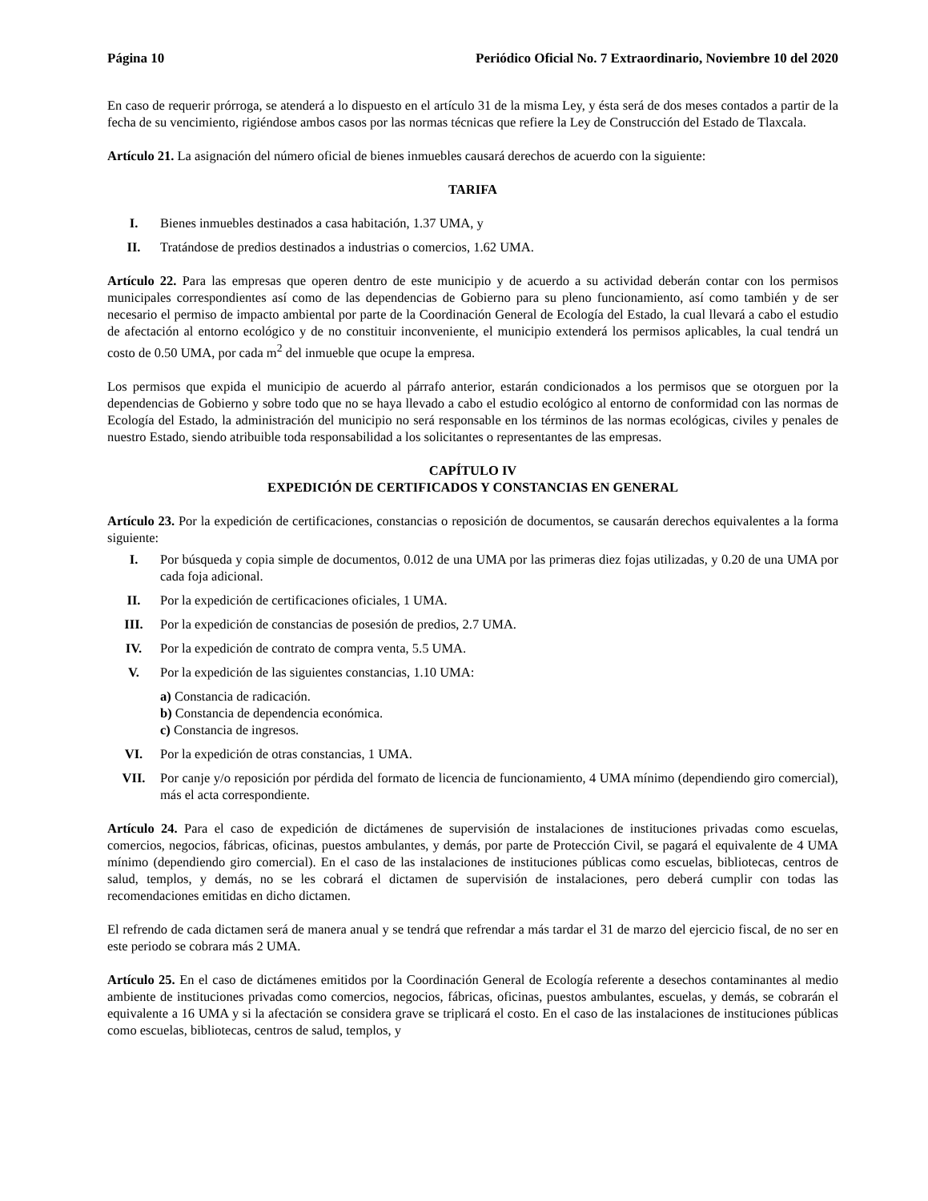Página 10 Periódico Oficial No. 7 Extraordinario, Noviembre 10 del 2020
En caso de requerir prórroga, se atenderá a lo dispuesto en el artículo 31 de la misma Ley, y ésta será de dos meses contados a partir de la fecha de su vencimiento, rigiéndose ambos casos por las normas técnicas que refiere la Ley de Construcción del Estado de Tlaxcala.
Artículo 21. La asignación del número oficial de bienes inmuebles causará derechos de acuerdo con la siguiente:
TARIFA
I. Bienes inmuebles destinados a casa habitación, 1.37 UMA, y
II. Tratándose de predios destinados a industrias o comercios, 1.62 UMA.
Artículo 22. Para las empresas que operen dentro de este municipio y de acuerdo a su actividad deberán contar con los permisos municipales correspondientes así como de las dependencias de Gobierno para su pleno funcionamiento, así como también y de ser necesario el permiso de impacto ambiental por parte de la Coordinación General de Ecología del Estado, la cual llevará a cabo el estudio de afectación al entorno ecológico y de no constituir inconveniente, el municipio extenderá los permisos aplicables, la cual tendrá un costo de 0.50 UMA, por cada m<sup>2</sup> del inmueble que ocupe la empresa.
Los permisos que expida el municipio de acuerdo al párrafo anterior, estarán condicionados a los permisos que se otorguen por la dependencias de Gobierno y sobre todo que no se haya llevado a cabo el estudio ecológico al entorno de conformidad con las normas de Ecología del Estado, la administración del municipio no será responsable en los términos de las normas ecológicas, civiles y penales de nuestro Estado, siendo atribuible toda responsabilidad a los solicitantes o representantes de las empresas.
CAPÍTULO IV
EXPEDICIÓN DE CERTIFICADOS Y CONSTANCIAS EN GENERAL
Artículo 23. Por la expedición de certificaciones, constancias o reposición de documentos, se causarán derechos equivalentes a la forma siguiente:
I. Por búsqueda y copia simple de documentos, 0.012 de una UMA por las primeras diez fojas utilizadas, y 0.20 de una UMA por cada foja adicional.
II. Por la expedición de certificaciones oficiales, 1 UMA.
III. Por la expedición de constancias de posesión de predios, 2.7 UMA.
IV. Por la expedición de contrato de compra venta, 5.5 UMA.
V. Por la expedición de las siguientes constancias, 1.10 UMA:
a) Constancia de radicación.
b) Constancia de dependencia económica.
c) Constancia de ingresos.
VI. Por la expedición de otras constancias, 1 UMA.
VII. Por canje y/o reposición por pérdida del formato de licencia de funcionamiento, 4 UMA mínimo (dependiendo giro comercial), más el acta correspondiente.
Artículo 24. Para el caso de expedición de dictámenes de supervisión de instalaciones de instituciones privadas como escuelas, comercios, negocios, fábricas, oficinas, puestos ambulantes, y demás, por parte de Protección Civil, se pagará el equivalente de 4 UMA mínimo (dependiendo giro comercial). En el caso de las instalaciones de instituciones públicas como escuelas, bibliotecas, centros de salud, templos, y demás, no se les cobrará el dictamen de supervisión de instalaciones, pero deberá cumplir con todas las recomendaciones emitidas en dicho dictamen.
El refrendo de cada dictamen será de manera anual y se tendrá que refrendar a más tardar el 31 de marzo del ejercicio fiscal, de no ser en este periodo se cobrara más 2 UMA.
Artículo 25. En el caso de dictámenes emitidos por la Coordinación General de Ecología referente a desechos contaminantes al medio ambiente de instituciones privadas como comercios, negocios, fábricas, oficinas, puestos ambulantes, escuelas, y demás, se cobrarán el equivalente a 16 UMA y si la afectación se considera grave se triplicará el costo. En el caso de las instalaciones de instituciones públicas como escuelas, bibliotecas, centros de salud, templos, y